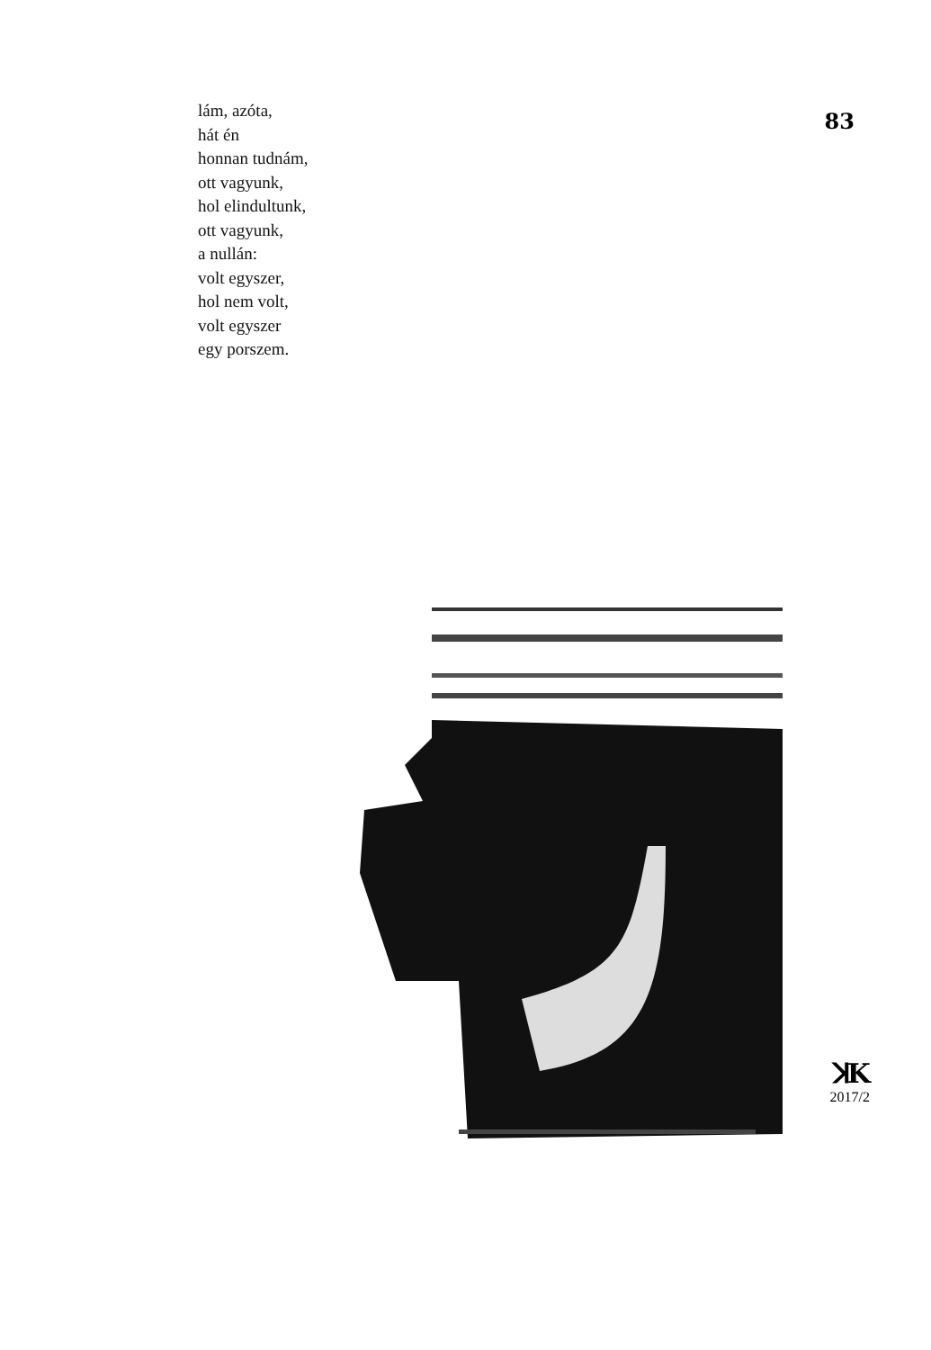lám, azóta,
hát én
honnan tudnám,
ott vagyunk,
hol elindultunk,
ott vagyunk,
a nullán:
volt egyszer,
hol nem volt,
volt egyszer
egy porszem.
83
ꓘK
2017/2